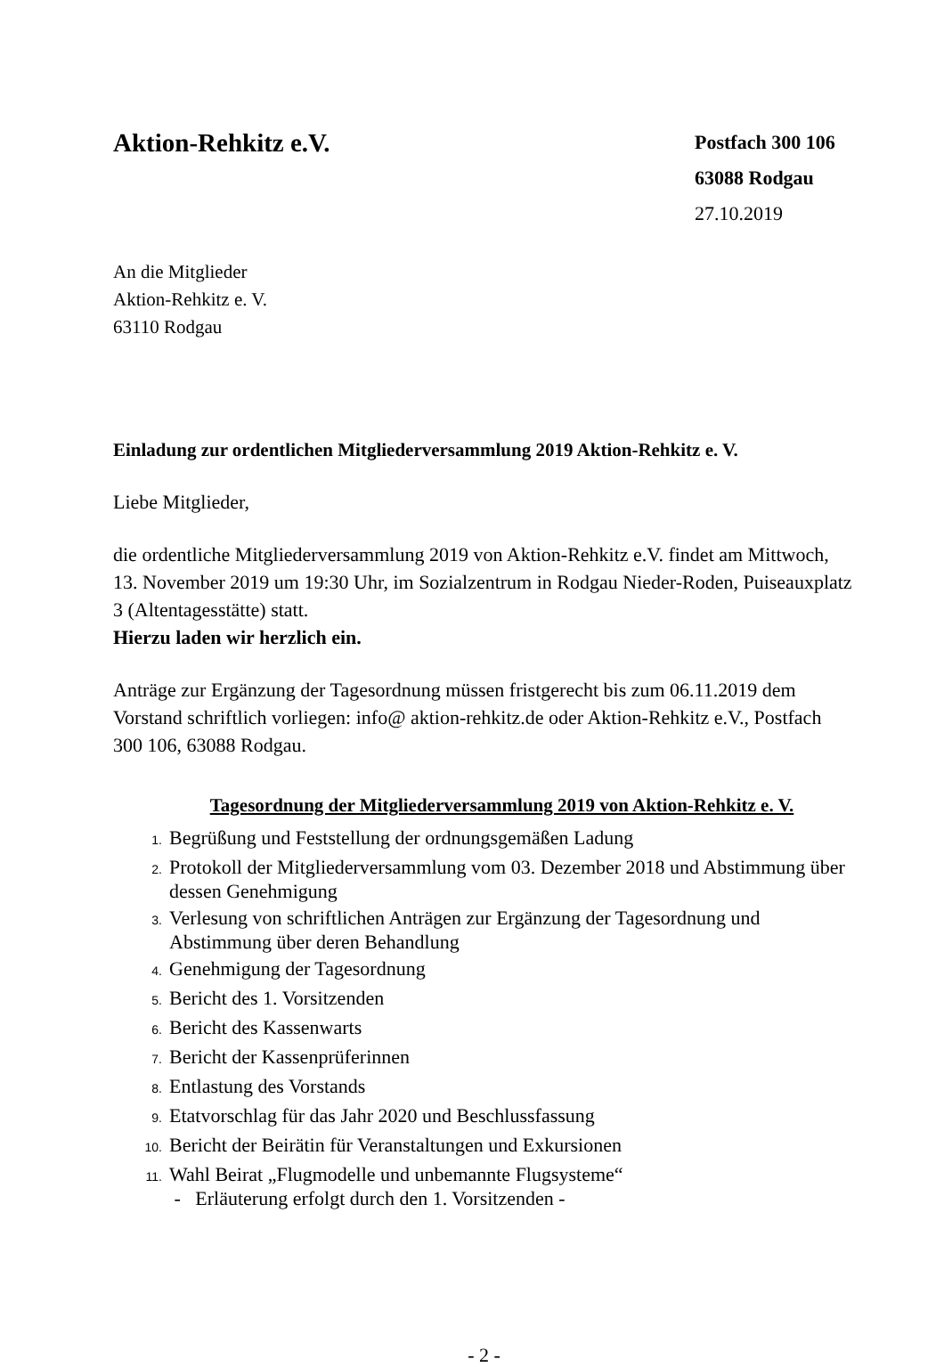Aktion-Rehkitz e.V.
Postfach 300 106
63088 Rodgau
27.10.2019
An die Mitglieder
Aktion-Rehkitz e. V.
63110 Rodgau
Einladung zur ordentlichen Mitgliederversammlung 2019 Aktion-Rehkitz e. V.
Liebe Mitglieder,
die ordentliche Mitgliederversammlung 2019 von Aktion-Rehkitz e.V. findet am Mittwoch, 13. November 2019 um 19:30 Uhr, im Sozialzentrum in Rodgau Nieder-Roden, Puiseauxplatz 3 (Altentagesstätte) statt.
Hierzu laden wir herzlich ein.
Anträge zur Ergänzung der Tagesordnung müssen fristgerecht bis zum 06.11.2019 dem Vorstand schriftlich vorliegen: info@ aktion-rehkitz.de oder Aktion-Rehkitz e.V., Postfach 300 106, 63088 Rodgau.
Tagesordnung der Mitgliederversammlung 2019 von Aktion-Rehkitz e. V.
1. Begrüßung und Feststellung der ordnungsgemäßen Ladung
2. Protokoll der Mitgliederversammlung vom 03. Dezember 2018 und Abstimmung über dessen Genehmigung
3. Verlesung von schriftlichen Anträgen zur Ergänzung der Tagesordnung und Abstimmung über deren Behandlung
4. Genehmigung der Tagesordnung
5. Bericht des 1. Vorsitzenden
6. Bericht des Kassenwarts
7. Bericht der Kassenprüferinnen
8. Entlastung des Vorstands
9. Etatvorschlag für das Jahr 2020 und Beschlussfassung
10. Bericht der Beirätin für Veranstaltungen und Exkursionen
11. Wahl Beirat „Flugmodelle und unbemannte Flugsysteme“
- Erläuterung erfolgt durch den 1. Vorsitzenden -
- 2 -